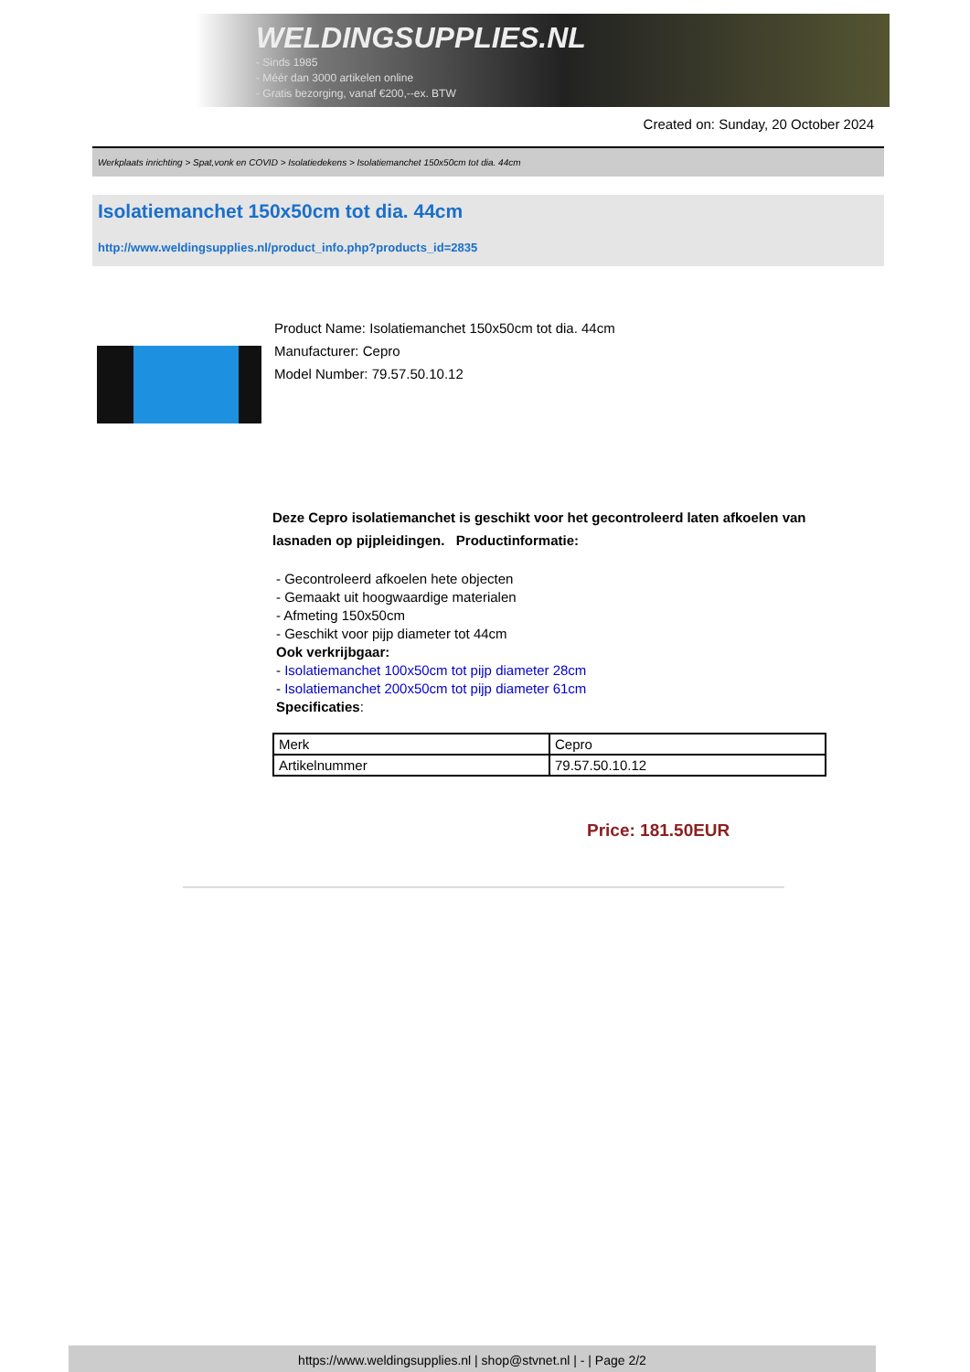WELDINGSUPPLIES.NL
- Sinds 1985
- Méér dan 3000 artikelen online
- Gratis bezorging, vanaf €200,--ex. BTW
Created on: Sunday, 20 October 2024
Werkplaats inrichting > Spat,vonk en COVID > Isolatiedekens > Isolatiemanchet 150x50cm tot dia. 44cm
Isolatiemanchet 150x50cm tot dia. 44cm
http://www.weldingsupplies.nl/product_info.php?products_id=2835
Product Name: Isolatiemanchet 150x50cm tot dia. 44cm
Manufacturer: Cepro
Model Number: 79.57.50.10.12
Deze Cepro isolatiemanchet is geschikt voor het gecontroleerd laten afkoelen van lasnaden op pijpleidingen. Productinformatie:
- Gecontroleerd afkoelen hete objecten
- Gemaakt uit hoogwaardige materialen
- Afmeting 150x50cm
- Geschikt voor pijp diameter tot 44cm
Ook verkrijbgaar:
- Isolatiemanchet 100x50cm tot pijp diameter 28cm
- Isolatiemanchet 200x50cm tot pijp diameter 61cm
Specificaties:
| Merk | Cepro |
| Artikelnummer | 79.57.50.10.12 |
Price: 181.50EUR
https://www.weldingsupplies.nl | shop@stvnet.nl | - | Page 2/2